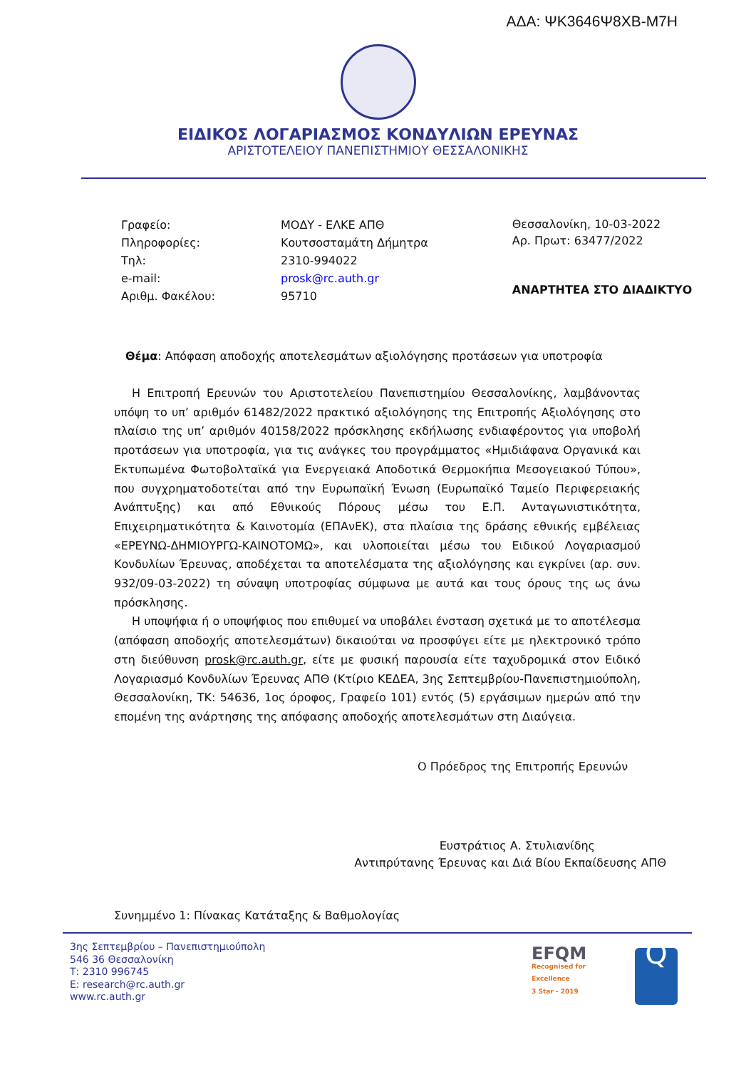ΑΔΑ: ΨΚ3646Ψ8ΧΒ-Μ7Η
ΕΙΔΙΚΟΣ ΛΟΓΑΡΙΑΣΜΟΣ ΚΟΝΔΥΛΙΩΝ ΕΡΕΥΝΑΣ
ΑΡΙΣΤΟΤΕΛΕΙΟΥ ΠΑΝΕΠΙΣΤΗΜΙΟΥ ΘΕΣΣΑΛΟΝΙΚΗΣ
| Γραφείο: | ΜΟΔΥ - ΕΛΚΕ ΑΠΘ |
| Πληροφορίες: | Κουτσοσταμάτη Δήμητρα |
| Τηλ: | 2310-994022 |
| e-mail: | prosk@rc.auth.gr |
| Αριθμ. Φακέλου: | 95710 |
Θεσσαλονίκη, 10-03-2022
Αρ. Πρωτ: 63477/2022
ΑΝΑΡΤΗΤΕΑ ΣΤΟ ΔΙΑΔΙΚΤΥΟ
Θέμα: Απόφαση αποδοχής αποτελεσμάτων αξιολόγησης προτάσεων για υποτροφία
Η Επιτροπή Ερευνών του Αριστοτελείου Πανεπιστημίου Θεσσαλονίκης, λαμβάνοντας υπόψη το υπ’ αριθμόν 61482/2022 πρακτικό αξιολόγησης της Επιτροπής Αξιολόγησης στο πλαίσιο της υπ’ αριθμόν 40158/2022 πρόσκλησης εκδήλωσης ενδιαφέροντος για υποβολή προτάσεων για υποτροφία, για τις ανάγκες του προγράμματος «Ημιδιάφανα Οργανικά και Εκτυπωμένα Φωτοβολταϊκά για Ενεργειακά Αποδοτικά Θερμοκήπια Μεσογειακού Τύπου», που συγχρηματοδοτείται από την Ευρωπαϊκή Ένωση (Ευρωπαϊκό Ταμείο Περιφερειακής Ανάπτυξης) και από Εθνικούς Πόρους μέσω του Ε.Π. Ανταγωνιστικότητα, Επιχειρηματικότητα & Καινοτομία (ΕΠΑνΕΚ), στα πλαίσια της δράσης εθνικής εμβέλειας «ΕΡΕΥΝΩ-ΔΗΜΙΟΥΡΓΩ-ΚΑΙΝΟΤΟΜΩ», και υλοποιείται μέσω του Ειδικού Λογαριασμού Κονδυλίων Έρευνας, αποδέχεται τα αποτελέσματα της αξιολόγησης και εγκρίνει (αρ. συν. 932/09-03-2022) τη σύναψη υποτροφίας σύμφωνα με αυτά και τους όρους της ως άνω πρόσκλησης.
Η υποψήφια ή ο υποψήφιος που επιθυμεί να υποβάλει ένσταση σχετικά με το αποτέλεσμα (απόφαση αποδοχής αποτελεσμάτων) δικαιούται να προσφύγει είτε με ηλεκτρονικό τρόπο στη διεύθυνση prosk@rc.auth.gr, είτε με φυσική παρουσία είτε ταχυδρομικά στον Ειδικό Λογαριασμό Κονδυλίων Έρευνας ΑΠΘ (Κτίριο ΚΕΔΕΑ, 3ης Σεπτεμβρίου-Πανεπιστημιούπολη, Θεσσαλονίκη, ΤΚ: 54636, 1ος όροφος, Γραφείο 101) εντός (5) εργάσιμων ημερών από την επομένη της ανάρτησης της απόφασης αποδοχής αποτελεσμάτων στη Διαύγεια.
Ο Πρόεδρος της Επιτροπής Ερευνών
Ευστράτιος Α. Στυλιανίδης
Αντιπρύτανης Έρευνας και Διά Βίου Εκπαίδευσης ΑΠΘ
Συνημμένο 1: Πίνακας Κατάταξης & Βαθμολογίας
3ης Σεπτεμβρίου – Πανεπιστημιούπολη
546 36 Θεσσαλονίκη
Τ: 2310 996745
E: research@rc.auth.gr
www.rc.auth.gr
EFQM
Recognised for Excellence
3 Star - 2019
Q